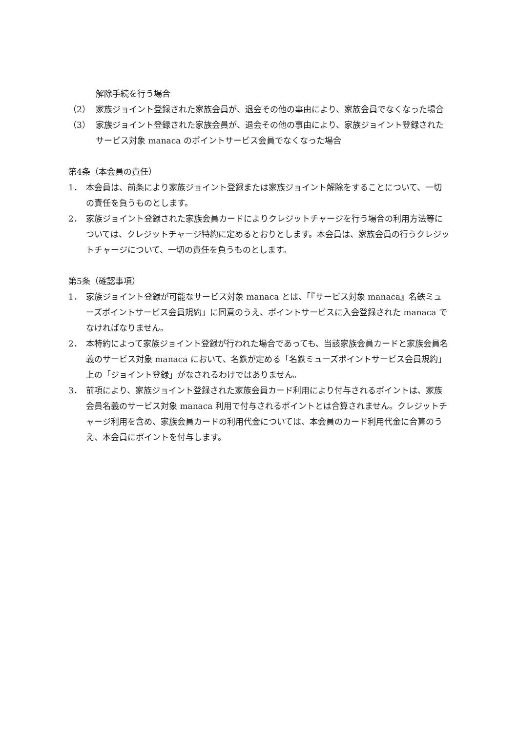解除手続を行う場合
（2） 家族ジョイント登録された家族会員が、退会その他の事由により、家族会員でなくなった場合
（3） 家族ジョイント登録された家族会員が、退会その他の事由により、家族ジョイント登録されたサービス対象 manaca のポイントサービス会員でなくなった場合
第4条（本会員の責任）
1． 本会員は、前条により家族ジョイント登録または家族ジョイント解除をすることについて、一切の責任を負うものとします。
2． 家族ジョイント登録された家族会員カードによりクレジットチャージを行う場合の利用方法等については、クレジットチャージ特約に定めるとおりとします。本会員は、家族会員の行うクレジットチャージについて、一切の責任を負うものとします。
第5条（確認事項）
1． 家族ジョイント登録が可能なサービス対象 manaca とは、「『サービス対象 manaca』名鉄ミューズポイントサービス会員規約」に同意のうえ、ポイントサービスに入会登録された manaca でなければなりません。
2． 本特約によって家族ジョイント登録が行われた場合であっても、当該家族会員カードと家族会員名義のサービス対象 manaca において、名鉄が定める「名鉄ミューズポイントサービス会員規約」上の「ジョイント登録」がなされるわけではありません。
3． 前項により、家族ジョイント登録された家族会員カード利用により付与されるポイントは、家族会員名義のサービス対象 manaca 利用で付与されるポイントとは合算されません。クレジットチャージ利用を含め、家族会員カードの利用代金については、本会員のカード利用代金に合算のうえ、本会員にポイントを付与します。